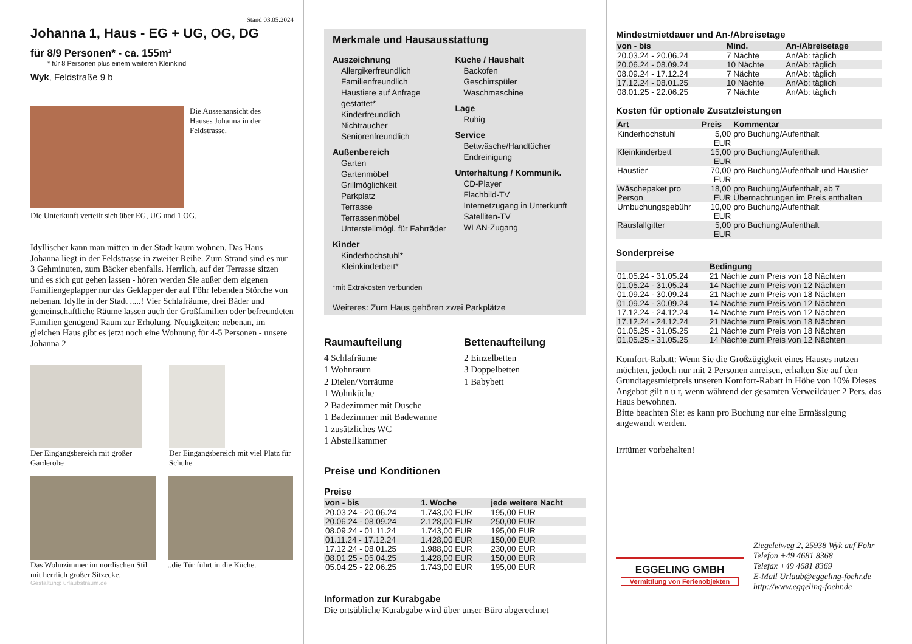Stand 03.05.2024
Johanna 1, Haus - EG + UG, OG, DG
für 8/9 Personen* - ca. 155m²
* für 8 Personen plus einem weiteren Kleinkind
Wyk, Feldstraße 9 b
Die Aussenansicht des Hauses Johanna in der Feldstrasse.
Die Unterkunft verteilt sich über EG, UG und 1.OG.
Idyllischer kann man mitten in der Stadt kaum wohnen. Das Haus Johanna liegt in der Feldstrasse in zweiter Reihe. Zum Strand sind es nur 3 Gehminuten, zum Bäcker ebenfalls. Herrlich, auf der Terrasse sitzen und es sich gut gehen lassen - hören werden Sie außer dem eigenen Familiengeplapper nur das Geklapper der auf Föhr lebenden Störche von nebenan. Idylle in der Stadt .....! Vier Schlafräume, drei Bäder und gemeinschaftliche Räume lassen auch der Großfamilien oder befreundeten Familien genügend Raum zur Erholung. Neuigkeiten: nebenan, im gleichen Haus gibt es jetzt noch eine Wohnung für 4-5 Personen - unsere Johanna 2
Der Eingangsbereich mit großer Garderobe
Der Eingangsbereich mit viel Platz für Schuhe
Das Wohnzimmer im nordischen Stil mit herrlich großer Sitzecke.
..die Tür führt in die Küche.
Gestaltung: urlaubstraum.de
Merkmale und Hausausstattung
Auszeichnung
Allergikerfreundlich
Familienfreundlich
Haustiere auf Anfrage gestattet*
Kinderfreundlich
Nichtraucher
Seniorenfreundlich
Außenbereich
Garten
Gartenmöbel
Grillmöglichkeit
Parkplatz
Terrasse
Terrassenmöbel
Unterstellmögl. für Fahrräder
Kinder
Kinderhochstuhl*
Kleinkinderbett*
Küche / Haushalt
Backofen
Geschirrspüler
Waschmaschine
Lage
Ruhig
Service
Bettwäsche/Handtücher
Endreinigung
Unterhaltung / Kommunik.
CD-Player
Flachbild-TV
Internetzugang in Unterkunft
Satelliten-TV
WLAN-Zugang
*mit Extrakosten verbunden
Weiteres: Zum Haus gehören zwei Parkplätze
Raumaufteilung
4 Schlafräume
1 Wohnraum
2 Dielen/Vorräume
1 Wohnküche
2 Badezimmer mit Dusche
1 Badezimmer mit Badewanne
1 zusätzliches WC
1 Abstellkammer
Bettenaufteilung
2 Einzelbetten
3 Doppelbetten
1 Babybett
Preise und Konditionen
Preise
| von - bis | 1. Woche | jede weitere Nacht |
| --- | --- | --- |
| 20.03.24 - 20.06.24 | 1.743,00 EUR | 195,00 EUR |
| 20.06.24 - 08.09.24 | 2.128,00 EUR | 250,00 EUR |
| 08.09.24 - 01.11.24 | 1.743,00 EUR | 195,00 EUR |
| 01.11.24 - 17.12.24 | 1.428,00 EUR | 150,00 EUR |
| 17.12.24 - 08.01.25 | 1.988,00 EUR | 230,00 EUR |
| 08.01.25 - 05.04.25 | 1.428,00 EUR | 150,00 EUR |
| 05.04.25 - 22.06.25 | 1.743,00 EUR | 195,00 EUR |
Information zur Kurabgabe
Die ortsübliche Kurabgabe wird über unser Büro abgerechnet
Mindestmietdauer und An-/Abreisetage
| von - bis | Mind. | An-/Abreisetage |
| --- | --- | --- |
| 20.03.24 - 20.06.24 | 7 Nächte | An/Ab: täglich |
| 20.06.24 - 08.09.24 | 10 Nächte | An/Ab: täglich |
| 08.09.24 - 17.12.24 | 7 Nächte | An/Ab: täglich |
| 17.12.24 - 08.01.25 | 10 Nächte | An/Ab: täglich |
| 08.01.25 - 22.06.25 | 7 Nächte | An/Ab: täglich |
Kosten für optionale Zusatzleistungen
| Art | Preis | Kommentar |
| --- | --- | --- |
| Kinderhochstuhl | 5,00 EUR | pro Buchung/Aufenthalt |
| Kleinkinderbett | 15,00 EUR | pro Buchung/Aufenthalt |
| Haustier | 70,00 EUR | pro Buchung/Aufenthalt und Haustier |
| Wäschepaket pro Person | 18,00 EUR | pro Buchung/Aufenthalt, ab 7 Übernachtungen im Preis enthalten |
| Umbuchungsgebühr | 10,00 EUR | pro Buchung/Aufenthalt |
| Rausfallgitter | 5,00 EUR | pro Buchung/Aufenthalt |
Sonderpreise
| | Bedingung |
| --- | --- |
| 01.05.24 - 31.05.24 | 21 Nächte zum Preis von 18 Nächten |
| 01.05.24 - 31.05.24 | 14 Nächte zum Preis von 12 Nächten |
| 01.09.24 - 30.09.24 | 21 Nächte zum Preis von 18 Nächten |
| 01.09.24 - 30.09.24 | 14 Nächte zum Preis von 12 Nächten |
| 17.12.24 - 24.12.24 | 14 Nächte zum Preis von 12 Nächten |
| 17.12.24 - 24.12.24 | 21 Nächte zum Preis von 18 Nächten |
| 01.05.25 - 31.05.25 | 21 Nächte zum Preis von 18 Nächten |
| 01.05.25 - 31.05.25 | 14 Nächte zum Preis von 12 Nächten |
Komfort-Rabatt: Wenn Sie die Großzügigkeit eines Hauses nutzen möchten, jedoch nur mit 2 Personen anreisen, erhalten Sie auf den Grundtagesmietpreis unseren Komfort-Rabatt in Höhe von 10% Dieses Angebot gilt n u r, wenn während der gesamten Verweildauer 2 Pers. das Haus bewohnen.
Bitte beachten Sie: es kann pro Buchung nur eine Ermässigung angewandt werden.
Irrtümer vorbehalten!
EGGELING GMBH
Vermittlung von Ferienobjekten
Ziegeleiweg 2, 25938 Wyk auf Föhr
Telefon +49 4681 8368
Telefax +49 4681 8369
E-Mail Urlaub@eggeling-foehr.de
http://www.eggeling-foehr.de